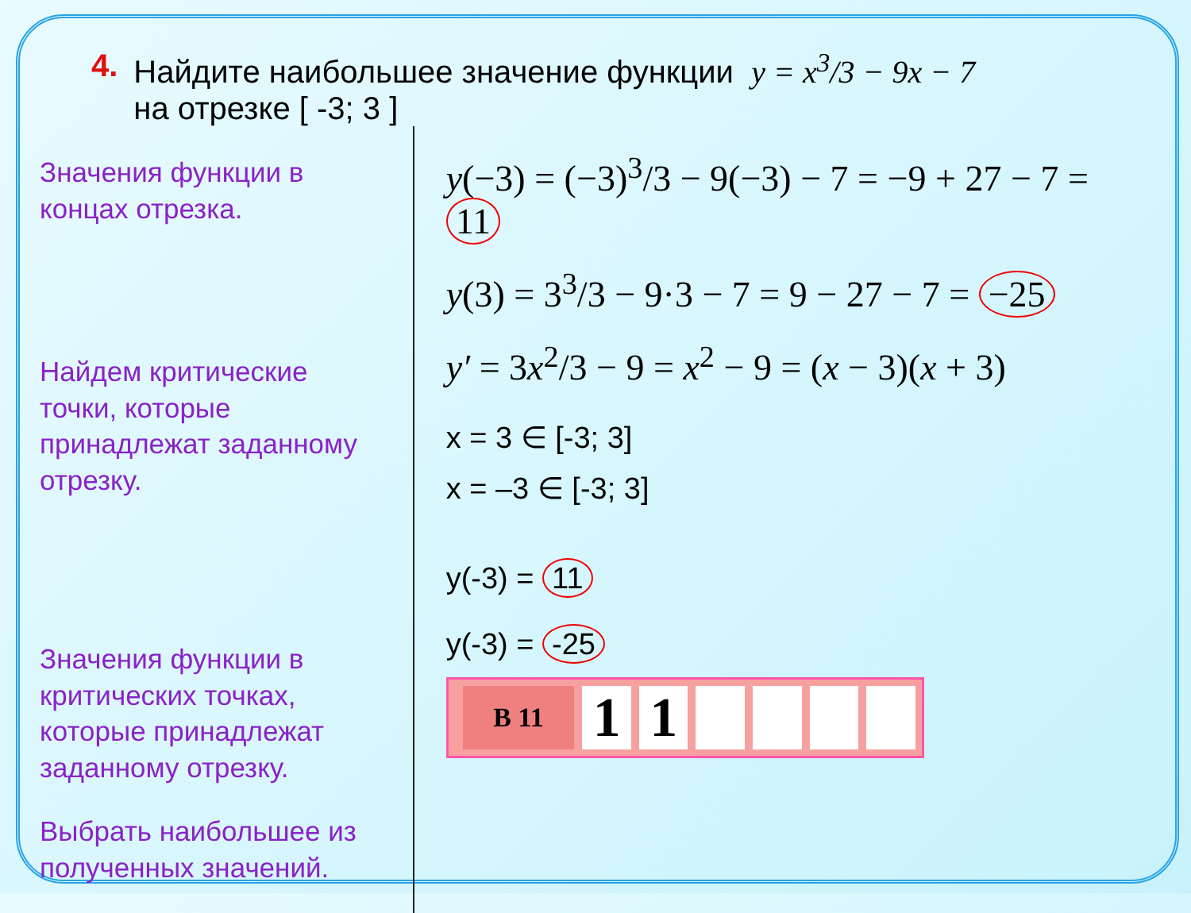4. Найдите наибольшее значение функции y = x<sup>3</sup>/3 − 9x − 7
на отрезке [ -3; 3 ]
Значения функции в концах отрезка.
Найдем критические точки, которые принадлежат заданному отрезку.
Значения функции в критических точках, которые принадлежат заданному отрезку.
Выбрать наибольшее из полученных значений.
y(−3) = (−3)<sup>3</sup>/3 − 9(−3) − 7 = −9 + 27 − 7 = 11
y(3) = 3<sup>3</sup>/3 − 9·3 − 7 = 9 − 27 − 7 = −25
y′ = 3x<sup>2</sup>/3 − 9 = x<sup>2</sup> − 9 = (x − 3)(x + 3)
x = 3 ∈ [-3; 3]
x = –3 ∈ [-3; 3]
y(-3) = 11
y(-3) = -25
В 11
1 1